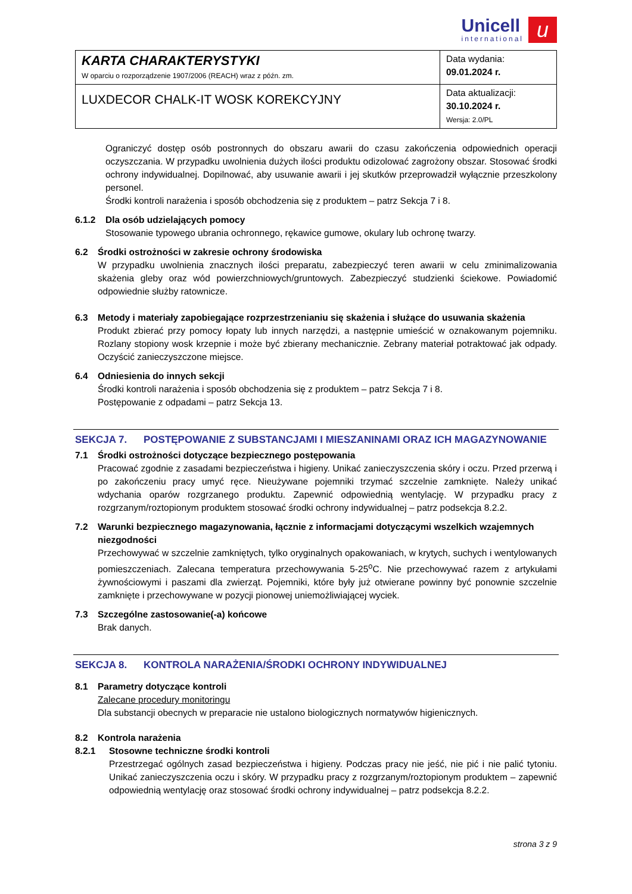Unicell international u
| KARTA CHARAKTERYSTYKI W oparciu o rozporządzenie 1907/2006 (REACH) wraz z późn. zm. | Data wydania: 09.01.2024 r. |
| LUXDECOR CHALK-IT WOSK KOREKCYJNY | Data aktualizacji: 30.10.2024 r. Wersja: 2.0/PL |
Ograniczyć dostęp osób postronnych do obszaru awarii do czasu zakończenia odpowiednich operacji oczyszczania. W przypadku uwolnienia dużych ilości produktu odizolować zagrożony obszar. Stosować środki ochrony indywidualnej. Dopilnować, aby usuwanie awarii i jej skutków przeprowadził wyłącznie przeszkolony personel.
Środki kontroli narażenia i sposób obchodzenia się z produktem – patrz Sekcja 7 i 8.
6.1.2 Dla osób udzielających pomocy
Stosowanie typowego ubrania ochronnego, rękawice gumowe, okulary lub ochronę twarzy.
6.2 Środki ostrożności w zakresie ochrony środowiska
W przypadku uwolnienia znacznych ilości preparatu, zabezpieczyć teren awarii w celu zminimalizowania skażenia gleby oraz wód powierzchniowych/gruntowych. Zabezpieczyć studzienki ściekowe. Powiadomić odpowiednie służby ratownicze.
6.3 Metody i materiały zapobiegające rozprzestrzenianiu się skażenia i służące do usuwania skażenia
Produkt zbierać przy pomocy łopaty lub innych narzędzi, a następnie umieścić w oznakowanym pojemniku. Rozlany stopiony wosk krzepnie i może być zbierany mechanicznie. Zebrany materiał potraktować jak odpady. Oczyścić zanieczyszczone miejsce.
6.4 Odniesienia do innych sekcji
Środki kontroli narażenia i sposób obchodzenia się z produktem – patrz Sekcja 7 i 8.
Postępowanie z odpadami – patrz Sekcja 13.
SEKCJA 7. POSTĘPOWANIE Z SUBSTANCJAMI I MIESZANINAMI ORAZ ICH MAGAZYNOWANIE
7.1 Środki ostrożności dotyczące bezpiecznego postępowania
Pracować zgodnie z zasadami bezpieczeństwa i higieny. Unikać zanieczyszczenia skóry i oczu. Przed przerwą i po zakończeniu pracy umyć ręce. Nieużywane pojemniki trzymać szczelnie zamknięte. Należy unikać wdychania oparów rozgrzanego produktu. Zapewnić odpowiednią wentylację. W przypadku pracy z rozgrzanym/roztopionym produktem stosować środki ochrony indywidualnej – patrz podsekcja 8.2.2.
7.2 Warunki bezpiecznego magazynowania, łącznie z informacjami dotyczącymi wszelkich wzajemnych niezgodności
Przechowywać w szczelnie zamkniętych, tylko oryginalnych opakowaniach, w krytych, suchych i wentylowanych pomieszczeniach. Zalecana temperatura przechowywania 5-25<sup>o</sup>C. Nie przechowywać razem z artykułami żywnościowymi i paszami dla zwierząt. Pojemniki, które były już otwierane powinny być ponownie szczelnie zamknięte i przechowywane w pozycji pionowej uniemożliwiającej wyciek.
7.3 Szczególne zastosowanie(-a) końcowe
Brak danych.
SEKCJA 8. KONTROLA NARAŻENIA/ŚRODKI OCHRONY INDYWIDUALNEJ
8.1 Parametry dotyczące kontroli
Zalecane procedury monitoringu
Dla substancji obecnych w preparacie nie ustalono biologicznych normatywów higienicznych.
8.2 Kontrola narażenia
8.2.1 Stosowne techniczne środki kontroli
Przestrzegać ogólnych zasad bezpieczeństwa i higieny. Podczas pracy nie jeść, nie pić i nie palić tytoniu. Unikać zanieczyszczenia oczu i skóry. W przypadku pracy z rozgrzanym/roztopionym produktem – zapewnić odpowiednią wentylację oraz stosować środki ochrony indywidualnej – patrz podsekcja 8.2.2.
strona 3 z 9